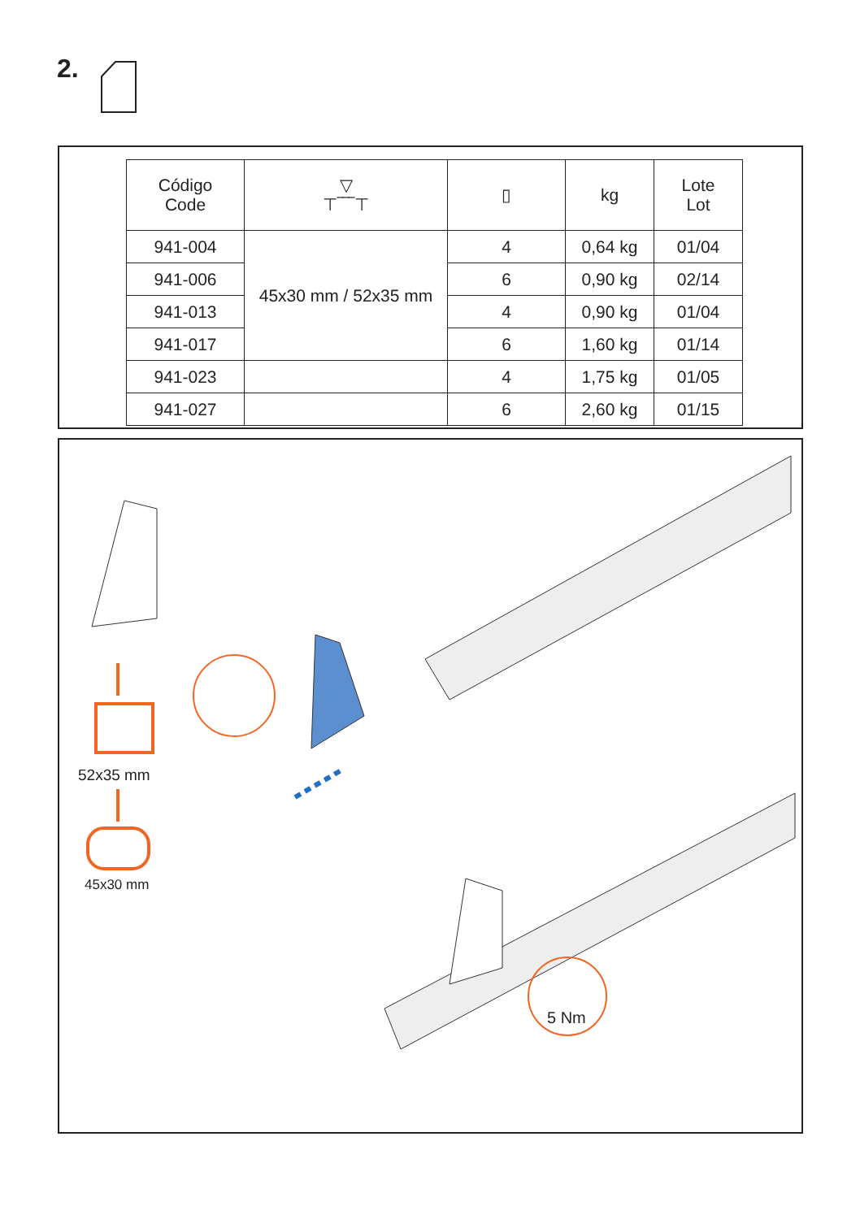2.
| Código Code | ▽ ⊤‾‾‾⊤ | ▯ | kg | Lote Lot |
| --- | --- | --- | --- | --- |
| 941-004 | 45x30 mm / 52x35 mm | 4 | 0,64 kg | 01/04 |
| 941-006 | | 6 | 0,90 kg | 02/14 |
| 941-013 | | 4 | 0,90 kg | 01/04 |
| 941-017 | | 6 | 1,60 kg | 01/14 |
| 941-023 | | 4 | 1,75 kg | 01/05 |
| 941-027 | | 6 | 2,60 kg | 01/15 |
52x35 mm
45x30 mm
5 Nm